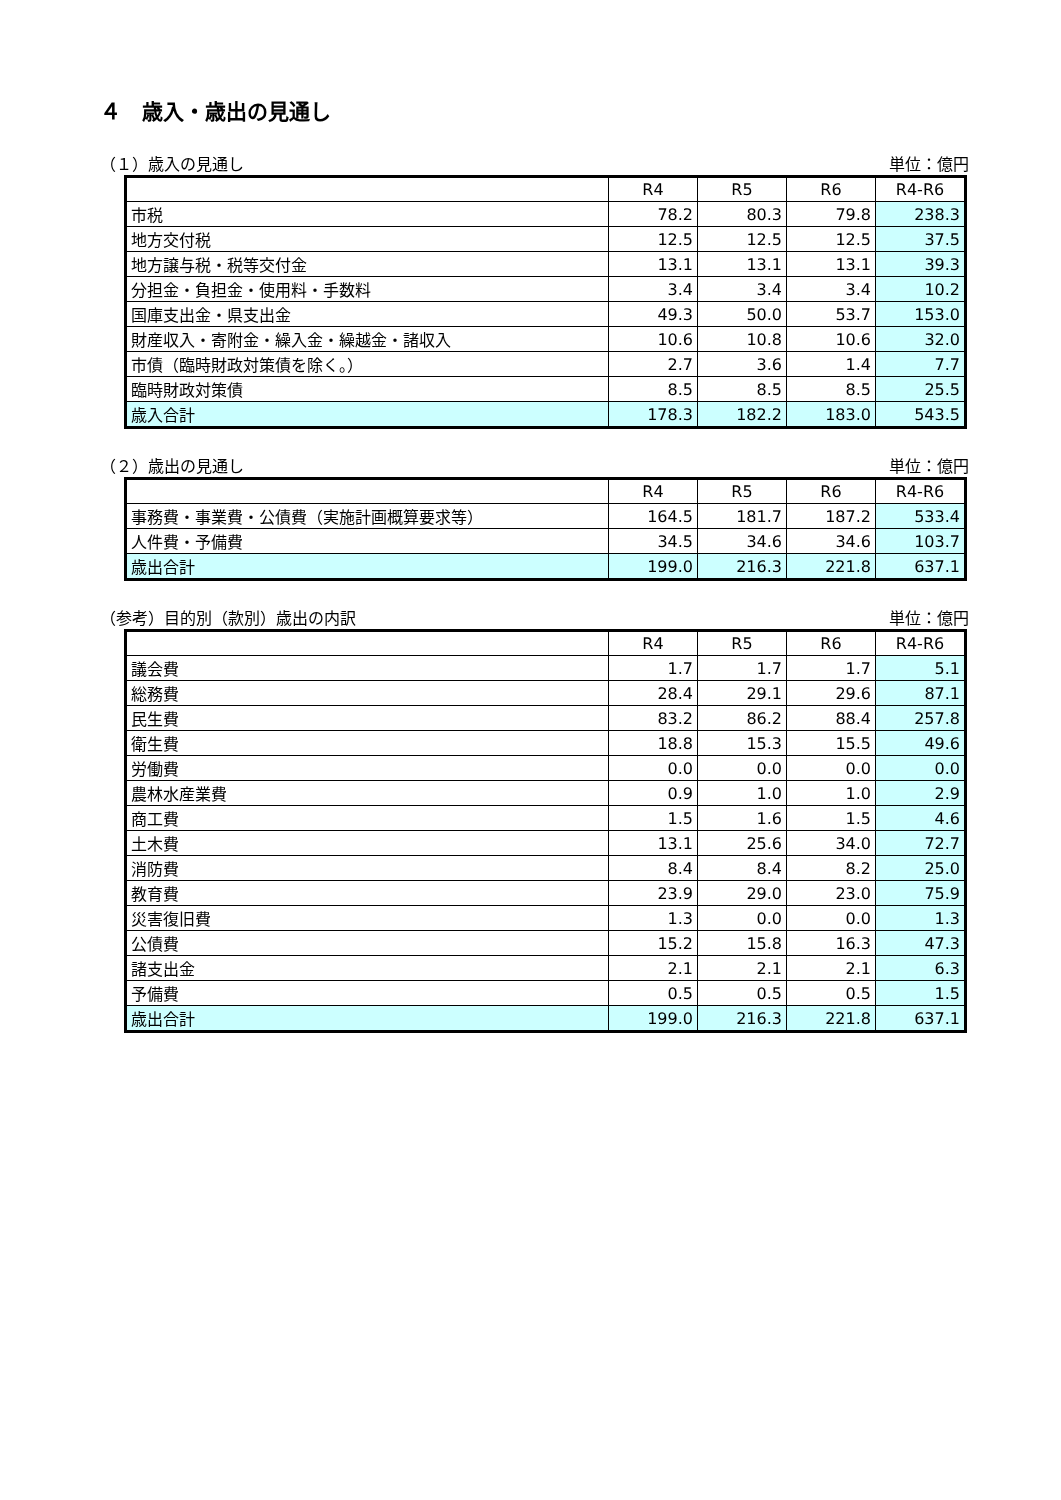４　歳入・歳出の見通し
（１）歳入の見通し 単位：億円
| | R4 | R5 | R6 | R4-R6 |
| --- | --- | --- | --- | --- |
| 市税 | 78.2 | 80.3 | 79.8 | 238.3 |
| 地方交付税 | 12.5 | 12.5 | 12.5 | 37.5 |
| 地方譲与税・税等交付金 | 13.1 | 13.1 | 13.1 | 39.3 |
| 分担金・負担金・使用料・手数料 | 3.4 | 3.4 | 3.4 | 10.2 |
| 国庫支出金・県支出金 | 49.3 | 50.0 | 53.7 | 153.0 |
| 財産収入・寄附金・繰入金・繰越金・諸収入 | 10.6 | 10.8 | 10.6 | 32.0 |
| 市債（臨時財政対策債を除く。） | 2.7 | 3.6 | 1.4 | 7.7 |
| 臨時財政対策債 | 8.5 | 8.5 | 8.5 | 25.5 |
| 歳入合計 | 178.3 | 182.2 | 183.0 | 543.5 |
（２）歳出の見通し 単位：億円
| | R4 | R5 | R6 | R4-R6 |
| --- | --- | --- | --- | --- |
| 事務費・事業費・公債費（実施計画概算要求等） | 164.5 | 181.7 | 187.2 | 533.4 |
| 人件費・予備費 | 34.5 | 34.6 | 34.6 | 103.7 |
| 歳出合計 | 199.0 | 216.3 | 221.8 | 637.1 |
（参考）目的別（款別）歳出の内訳 単位：億円
| | R4 | R5 | R6 | R4-R6 |
| --- | --- | --- | --- | --- |
| 議会費 | 1.7 | 1.7 | 1.7 | 5.1 |
| 総務費 | 28.4 | 29.1 | 29.6 | 87.1 |
| 民生費 | 83.2 | 86.2 | 88.4 | 257.8 |
| 衛生費 | 18.8 | 15.3 | 15.5 | 49.6 |
| 労働費 | 0.0 | 0.0 | 0.0 | 0.0 |
| 農林水産業費 | 0.9 | 1.0 | 1.0 | 2.9 |
| 商工費 | 1.5 | 1.6 | 1.5 | 4.6 |
| 土木費 | 13.1 | 25.6 | 34.0 | 72.7 |
| 消防費 | 8.4 | 8.4 | 8.2 | 25.0 |
| 教育費 | 23.9 | 29.0 | 23.0 | 75.9 |
| 災害復旧費 | 1.3 | 0.0 | 0.0 | 1.3 |
| 公債費 | 15.2 | 15.8 | 16.3 | 47.3 |
| 諸支出金 | 2.1 | 2.1 | 2.1 | 6.3 |
| 予備費 | 0.5 | 0.5 | 0.5 | 1.5 |
| 歳出合計 | 199.0 | 216.3 | 221.8 | 637.1 |